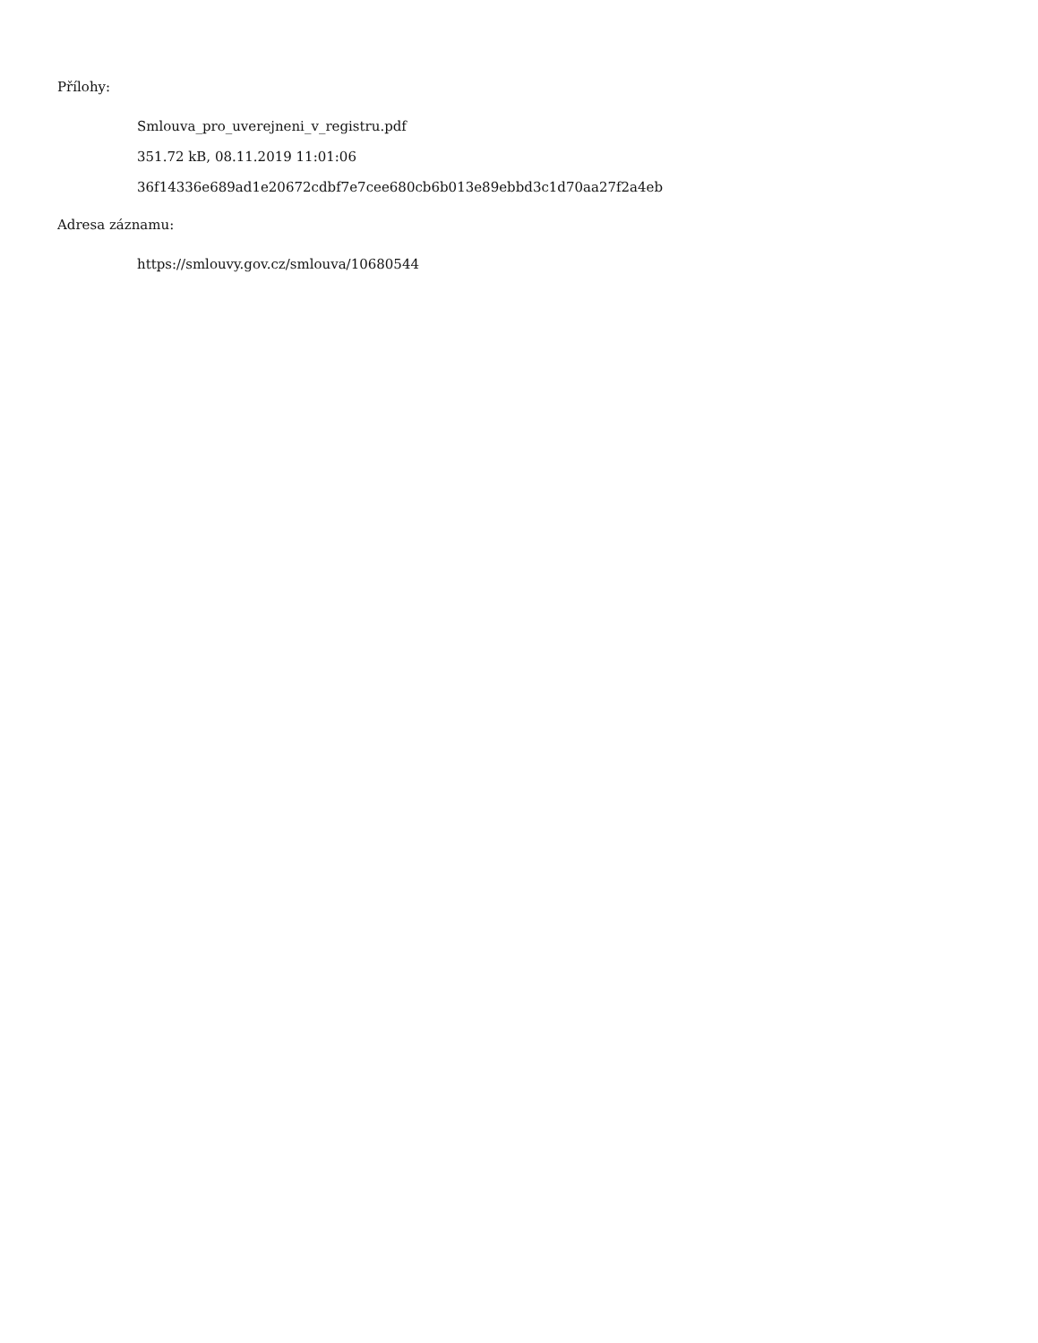Přílohy:
Smlouva_pro_uverejneni_v_registru.pdf
351.72 kB, 08.11.2019 11:01:06
36f14336e689ad1e20672cdbf7e7cee680cb6b013e89ebbd3c1d70aa27f2a4eb
Adresa záznamu:
https://smlouvy.gov.cz/smlouva/10680544